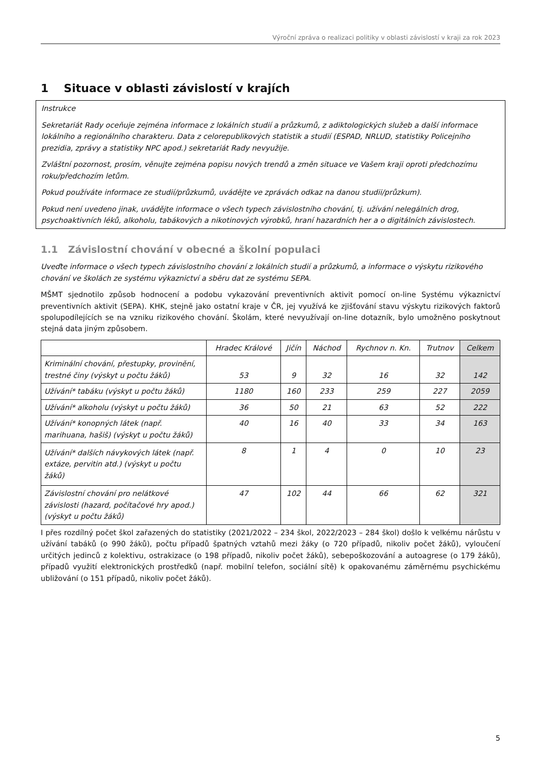Výroční zpráva o realizaci politiky v oblasti závislostí v kraji za rok 2023
1 Situace v oblasti závislostí v krajích
Instrukce
Sekretariát Rady oceňuje zejména informace z lokálních studií a průzkumů, z adiktologických služeb a další informace lokálního a regionálního charakteru. Data z celorepublikových statistik a studií (ESPAD, NRLUD, statistiky Policejního prezidia, zprávy a statistiky NPC apod.) sekretariát Rady nevyužije.
Zvláštní pozornost, prosím, věnujte zejména popisu nových trendů a změn situace ve Vašem kraji oproti předchozímu roku/předchozím letům.
Pokud používáte informace ze studií/průzkumů, uvádějte ve zprávách odkaz na danou studii/průzkum).
Pokud není uvedeno jinak, uvádějte informace o všech typech závislostního chování, tj. užívání nelegálních drog, psychoaktivních léků, alkoholu, tabákových a nikotinových výrobků, hraní hazardních her a o digitálních závislostech.
1.1 Závislostní chování v obecné a školní populaci
Uveďte informace o všech typech závislostního chování z lokálních studií a průzkumů, a informace o výskytu rizikového chování ve školách ze systému výkaznictví a sběru dat ze systému SEPA.
MŠMT sjednotilo způsob hodnocení a podobu vykazování preventivních aktivit pomocí on-line Systému výkaznictví preventivních aktivit (SEPA). KHK, stejně jako ostatní kraje v ČR, jej využívá ke zjišťování stavu výskytu rizikových faktorů spolupodílejících se na vzniku rizikového chování. Školám, které nevyužívají on-line dotazník, bylo umožněno poskytnout stejná data jiným způsobem.
| | Hradec Králové | Jičín | Náchod | Rychnov n. Kn. | Trutnov | Celkem |
| --- | --- | --- | --- | --- | --- | --- |
| Kriminální chování, přestupky, provinění, trestné činy (výskyt u počtu žáků) | 53 | 9 | 32 | 16 | 32 | 142 |
| Užívání* tabáku (výskyt u počtu žáků) | 1180 | 160 | 233 | 259 | 227 | 2059 |
| Užívání* alkoholu (výskyt u počtu žáků) | 36 | 50 | 21 | 63 | 52 | 222 |
| Užívání* konopných látek (např. marihuana, hašiš) (výskyt u počtu žáků) | 40 | 16 | 40 | 33 | 34 | 163 |
| Užívání* dalších návykových látek (např. extáze, pervitin atd.) (výskyt u počtu žáků) | 8 | 1 | 4 | 0 | 10 | 23 |
| Závislostní chování pro nelátkové závislosti (hazard, počítačové hry apod.) (výskyt u počtu žáků) | 47 | 102 | 44 | 66 | 62 | 321 |
I přes rozdílný počet škol zařazených do statistiky (2021/2022 – 234 škol, 2022/2023 – 284 škol) došlo k velkému nárůstu v užívání tabáků (o 990 žáků), počtu případů špatných vztahů mezi žáky (o 720 případů, nikoliv počet žáků), vyloučení určitých jedinců z kolektivu, ostrakizace (o 198 případů, nikoliv počet žáků), sebepoškozování a autoagrese (o 179 žáků), případů využití elektronických prostředků (např. mobilní telefon, sociální sítě) k opakovanému záměrnému psychickému ubližování (o 151 případů, nikoliv počet žáků).
5